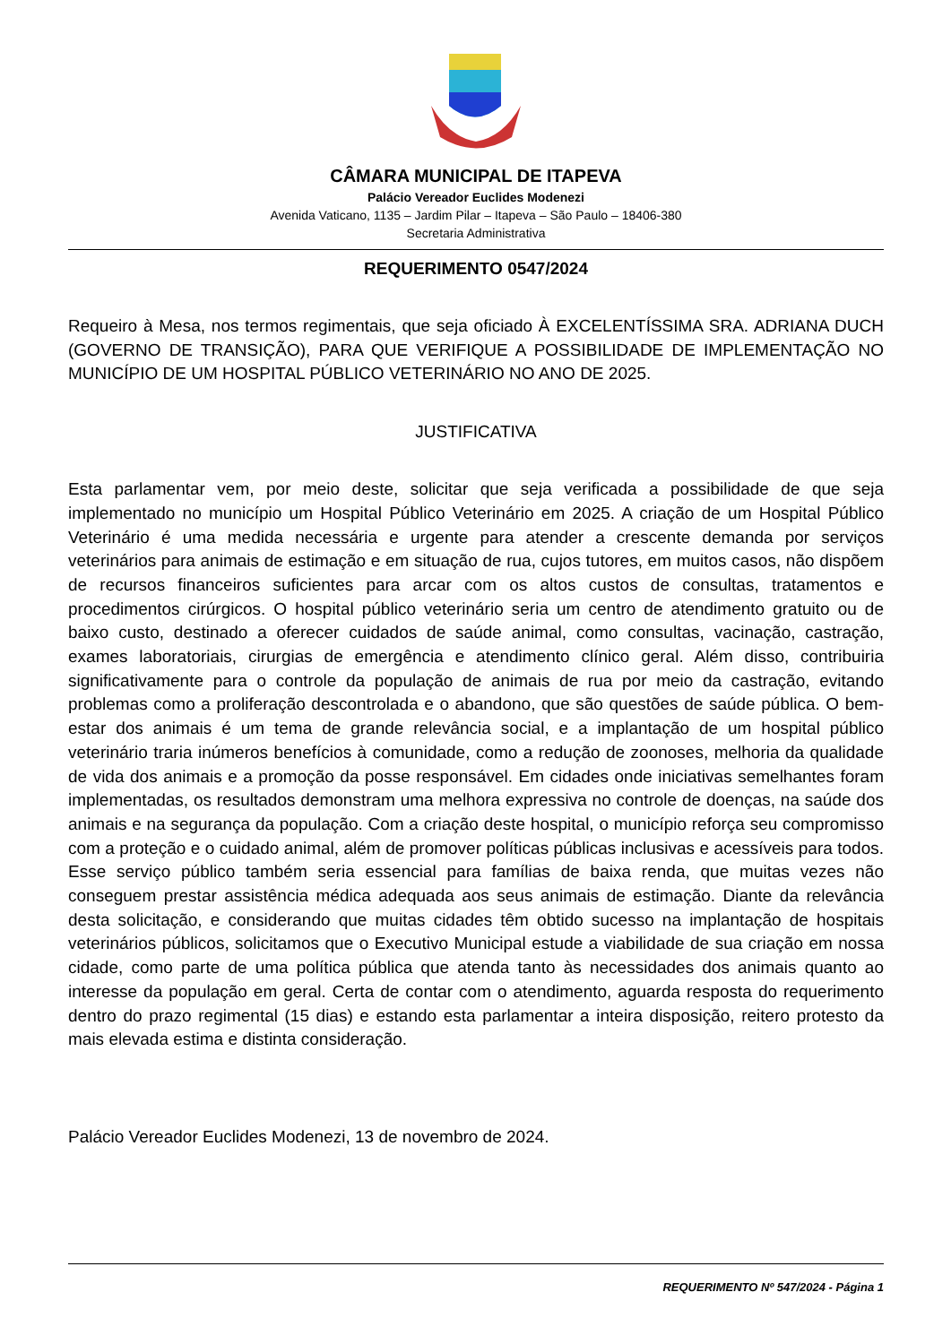CÂMARA MUNICIPAL DE ITAPEVA
Palácio Vereador Euclides Modenezi
Avenida Vaticano, 1135 – Jardim Pilar – Itapeva – São Paulo – 18406-380
Secretaria Administrativa
REQUERIMENTO 0547/2024
Requeiro à Mesa, nos termos regimentais, que seja oficiado À EXCELENTÍSSIMA SRA. ADRIANA DUCH (GOVERNO DE TRANSIÇÃO), PARA QUE VERIFIQUE A POSSIBILIDADE DE IMPLEMENTAÇÃO NO MUNICÍPIO DE UM HOSPITAL PÚBLICO VETERINÁRIO NO ANO DE 2025.
JUSTIFICATIVA
Esta parlamentar vem, por meio deste, solicitar que seja verificada a possibilidade de que seja implementado no município um Hospital Público Veterinário em 2025. A criação de um Hospital Público Veterinário é uma medida necessária e urgente para atender a crescente demanda por serviços veterinários para animais de estimação e em situação de rua, cujos tutores, em muitos casos, não dispõem de recursos financeiros suficientes para arcar com os altos custos de consultas, tratamentos e procedimentos cirúrgicos. O hospital público veterinário seria um centro de atendimento gratuito ou de baixo custo, destinado a oferecer cuidados de saúde animal, como consultas, vacinação, castração, exames laboratoriais, cirurgias de emergência e atendimento clínico geral. Além disso, contribuiria significativamente para o controle da população de animais de rua por meio da castração, evitando problemas como a proliferação descontrolada e o abandono, que são questões de saúde pública. O bem-estar dos animais é um tema de grande relevância social, e a implantação de um hospital público veterinário traria inúmeros benefícios à comunidade, como a redução de zoonoses, melhoria da qualidade de vida dos animais e a promoção da posse responsável. Em cidades onde iniciativas semelhantes foram implementadas, os resultados demonstram uma melhora expressiva no controle de doenças, na saúde dos animais e na segurança da população. Com a criação deste hospital, o município reforça seu compromisso com a proteção e o cuidado animal, além de promover políticas públicas inclusivas e acessíveis para todos. Esse serviço público também seria essencial para famílias de baixa renda, que muitas vezes não conseguem prestar assistência médica adequada aos seus animais de estimação. Diante da relevância desta solicitação, e considerando que muitas cidades têm obtido sucesso na implantação de hospitais veterinários públicos, solicitamos que o Executivo Municipal estude a viabilidade de sua criação em nossa cidade, como parte de uma política pública que atenda tanto às necessidades dos animais quanto ao interesse da população em geral. Certa de contar com o atendimento, aguarda resposta do requerimento dentro do prazo regimental (15 dias) e estando esta parlamentar a inteira disposição, reitero protesto da mais elevada estima e distinta consideração.
Palácio Vereador Euclides Modenezi, 13 de novembro de 2024.
REQUERIMENTO Nº 547/2024 - Página 1